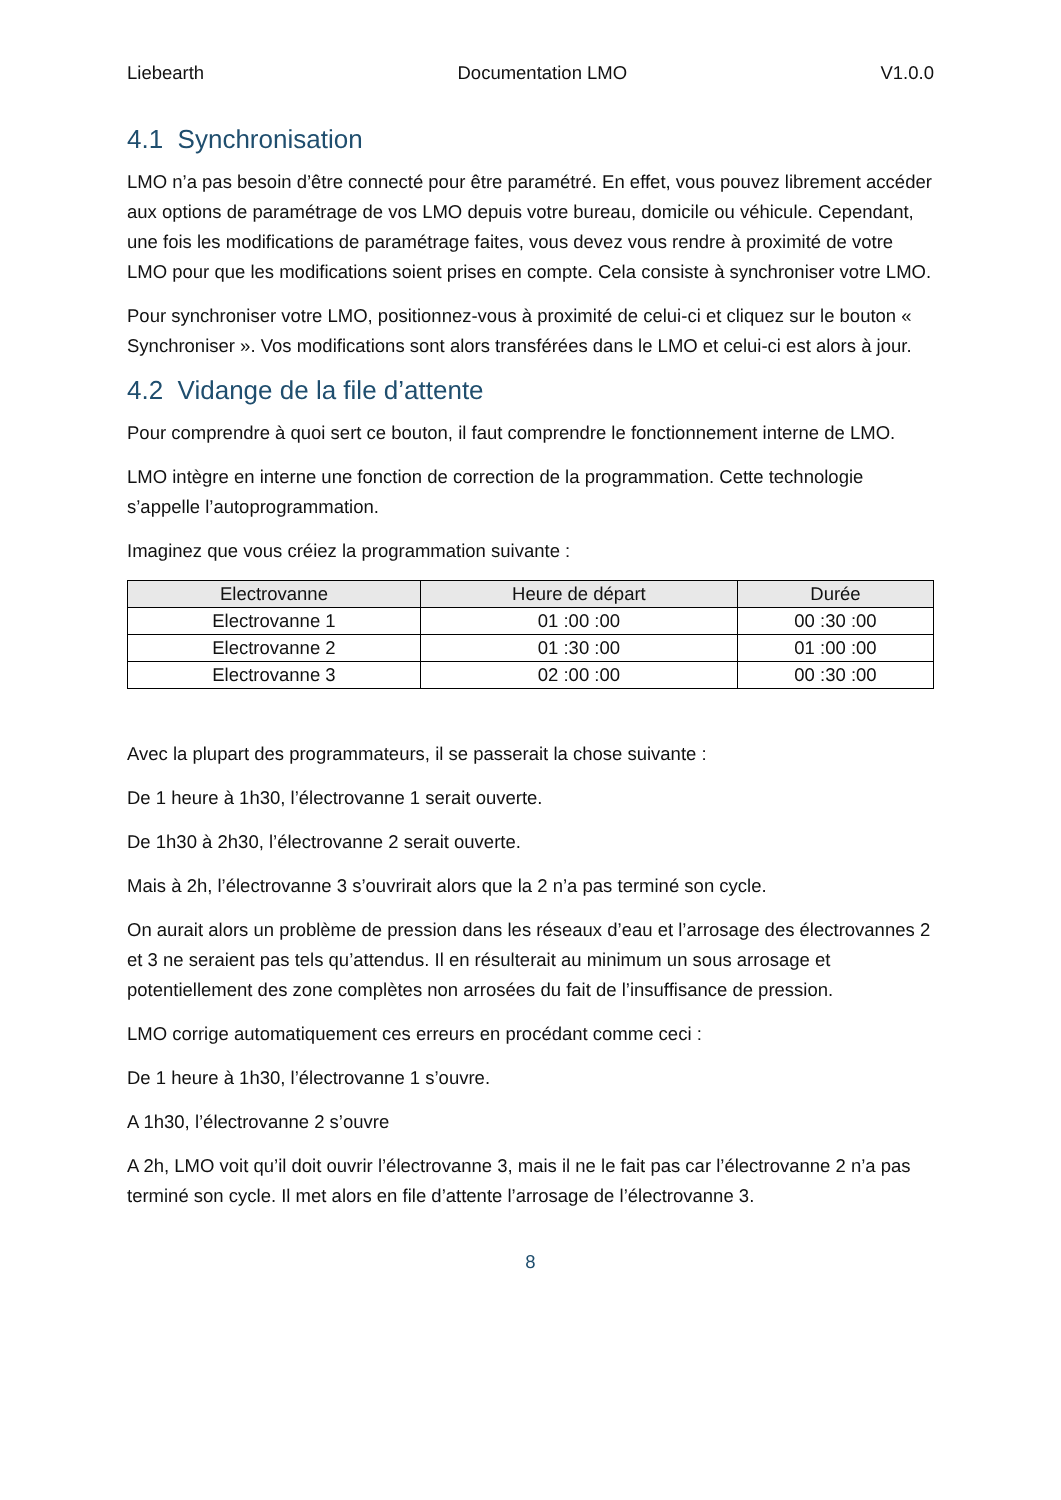Liebearth Documentation LMO V1.0.0
4.1 Synchronisation
LMO n’a pas besoin d’être connecté pour être paramétré. En effet, vous pouvez librement accéder aux options de paramétrage de vos LMO depuis votre bureau, domicile ou véhicule. Cependant, une fois les modifications de paramétrage faites, vous devez vous rendre à proximité de votre LMO pour que les modifications soient prises en compte. Cela consiste à synchroniser votre LMO.
Pour synchroniser votre LMO, positionnez-vous à proximité de celui-ci et cliquez sur le bouton « Synchroniser ». Vos modifications sont alors transférées dans le LMO et celui-ci est alors à jour.
4.2 Vidange de la file d’attente
Pour comprendre à quoi sert ce bouton, il faut comprendre le fonctionnement interne de LMO.
LMO intègre en interne une fonction de correction de la programmation. Cette technologie s’appelle l’autoprogrammation.
Imaginez que vous créiez la programmation suivante :
| Electrovanne | Heure de départ | Durée |
| --- | --- | --- |
| Electrovanne 1 | 01 :00 :00 | 00 :30 :00 |
| Electrovanne 2 | 01 :30 :00 | 01 :00 :00 |
| Electrovanne 3 | 02 :00 :00 | 00 :30 :00 |
Avec la plupart des programmateurs, il se passerait la chose suivante :
De 1 heure à 1h30, l’électrovanne 1 serait ouverte.
De 1h30 à 2h30, l’électrovanne 2 serait ouverte.
Mais à 2h, l’électrovanne 3 s’ouvrirait alors que la 2 n’a pas terminé son cycle.
On aurait alors un problème de pression dans les réseaux d’eau et l’arrosage des électrovannes 2 et 3 ne seraient pas tels qu’attendus. Il en résulterait au minimum un sous arrosage et potentiellement des zone complètes non arrosées du fait de l’insuffisance de pression.
LMO corrige automatiquement ces erreurs en procédant comme ceci :
De 1 heure à 1h30, l’électrovanne 1 s’ouvre.
A 1h30, l’électrovanne 2 s’ouvre
A 2h, LMO voit qu’il doit ouvrir l’électrovanne 3, mais il ne le fait pas car l’électrovanne 2 n’a pas terminé son cycle. Il met alors en file d’attente l’arrosage de l’électrovanne 3.
8